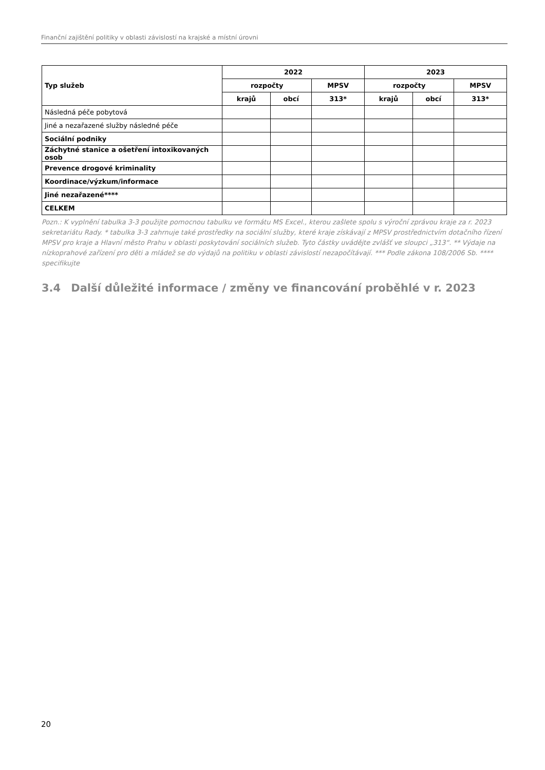Finanční zajištění politiky v oblasti závislostí na krajské a místní úrovni
| Typ služeb | 2022 | | | 2023 | | |
| --- | --- | --- | --- | --- | --- | --- |
| | rozpočty | | MPSV | rozpočty | | MPSV |
| | krajů | obcí | 313* | krajů | obcí | 313* |
| Následná péče pobytová | | | | | | |
| Jiné a nezařazené služby následné péče | | | | | | |
| Sociální podniky | | | | | | |
| Záchytné stanice a ošetření intoxikovaných osob | | | | | | |
| Prevence drogové kriminality | | | | | | |
| Koordinace/výzkum/informace | | | | | | |
| Jiné nezařazené**** | | | | | | |
| CELKEM | | | | | | |
Pozn.: K vyplnění tabulka 3-3 použijte pomocnou tabulku ve formátu MS Excel., kterou zašlete spolu s výroční zprávou kraje za r. 2023 sekretariátu Rady. * tabulka 3-3 zahrnuje také prostředky na sociální služby, které kraje získávají z MPSV prostřednictvím dotačního řízení MPSV pro kraje a Hlavní město Prahu v oblasti poskytování sociálních služeb. Tyto částky uvádějte zvlášť ve sloupci „313“. ** Výdaje na nízkoprahové zařízení pro děti a mládež se do výdajů na politiku v oblasti závislostí nezapočítávají. *** Podle zákona 108/2006 Sb. **** specifikujte
3.4 Další důležité informace / změny ve financování proběhlé v r. 2023
20